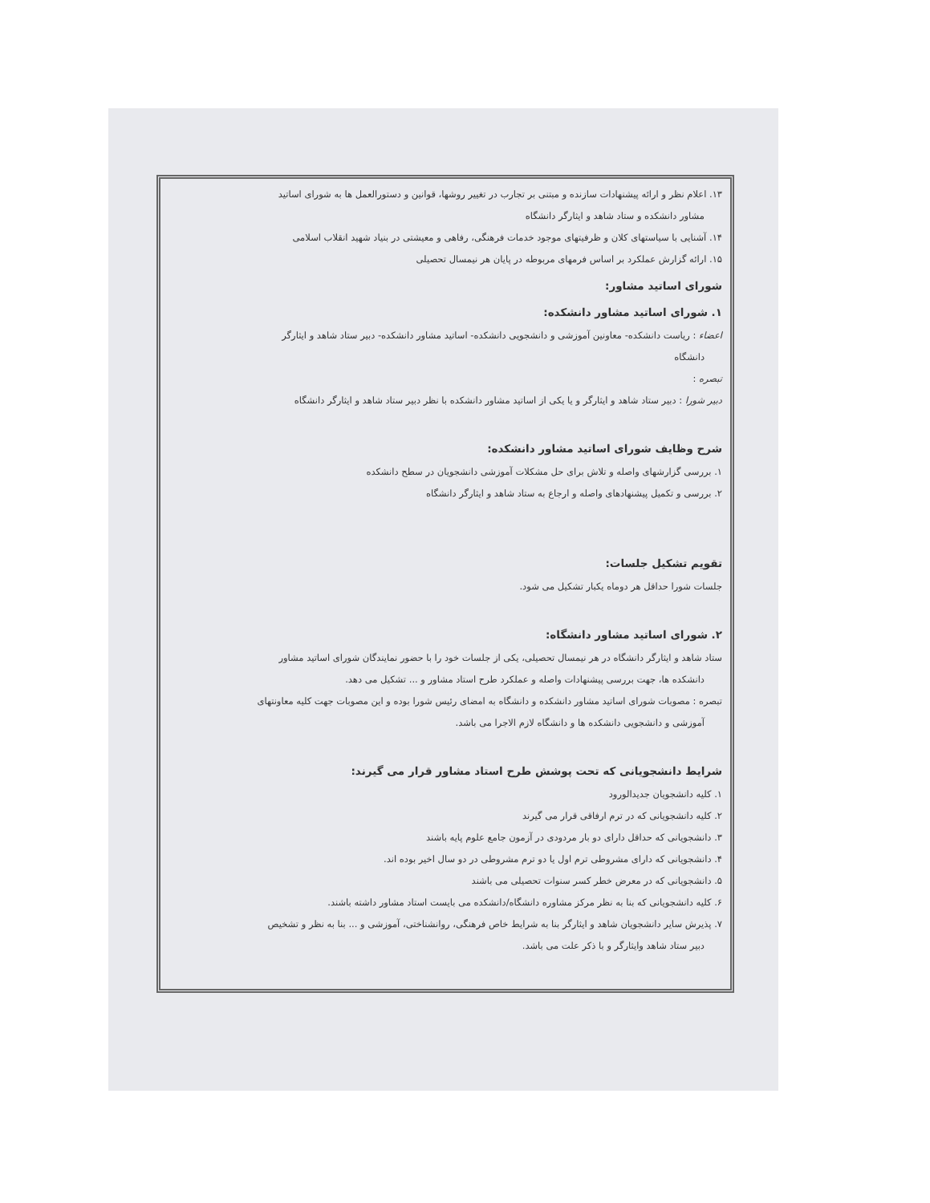۱۳. اعلام نظر و ارائه پیشنهادات سازنده و مبتنی بر تجارب در تغییر روشها، قوانین و دستورالعمل ها به شورای اساتید
مشاور دانشکده و ستاد شاهد و ایثارگر دانشگاه
۱۴. آشنایی با سیاستهای کلان و ظرفیتهای موجود خدمات فرهنگی، رفاهی و معیشتی در بنیاد شهید انقلاب اسلامی
۱۵. ارائه گزارش عملکرد بر اساس فرمهای مربوطه در پایان هر نیمسال تحصیلی
شورای اساتید مشاور:
۱. شورای اساتید مشاور دانشکده:
اعضاء : ریاست دانشکده- معاونین آموزشی و دانشجویی دانشکده- اساتید مشاور دانشکده- دبیر ستاد شاهد و ایثارگر
دانشگاه
تبصره :
دبیر شورا : دبیر ستاد شاهد و ایثارگر و یا یکی از اساتید مشاور دانشکده با نظر دبیر ستاد شاهد و ایثارگر دانشگاه
شرح وظایف شورای اساتید مشاور دانشکده:
۱. بررسی گزارشهای واصله و تلاش برای حل مشکلات آموزشی دانشجویان در سطح دانشکده
۲. بررسی و تکمیل پیشنهادهای واصله و ارجاع به ستاد شاهد و ایثارگر دانشگاه
تقویم تشکیل جلسات:
جلسات شورا حداقل هر دوماه یکبار تشکیل می شود.
۲. شورای اساتید مشاور دانشگاه:
ستاد شاهد و ایثارگر دانشگاه در هر نیمسال تحصیلی، یکی از جلسات خود را با حضور نمایندگان شورای اساتید مشاور
دانشکده ها، جهت بررسی پیشنهادات واصله و عملکرد طرح استاد مشاور و ... تشکیل می دهد.
تبصره : مصوبات شورای اساتید مشاور دانشکده و دانشگاه به امضای رئیس شورا بوده و این مصوبات جهت کلیه معاونتهای
آموزشی و دانشجویی دانشکده ها و دانشگاه لازم الاجرا می باشد.
شرایط دانشجویانی که تحت پوشش طرح استاد مشاور قرار می گیرند:
۱. کلیه دانشجویان جدیدالورود
۲. کلیه دانشجویانی که در ترم ارفاقی قرار می گیرند
۳. دانشجویانی که حداقل دارای دو بار مردودی در آزمون جامع علوم پایه باشند
۴. دانشجویانی که دارای مشروطی ترم اول یا دو ترم مشروطی در دو سال اخیر بوده اند.
۵. دانشجویانی که در معرض خطر کسر سنوات تحصیلی می باشند
۶. کلیه دانشجویانی که بنا به نظر مرکز مشاوره دانشگاه/دانشکده می بایست استاد مشاور داشته باشند.
۷. پذیرش سایر دانشجویان شاهد و ایثارگر بنا به شرایط خاص فرهنگی، روانشناختی، آموزشی و ... بنا به نظر و تشخیص
دبیر ستاد شاهد وایثارگر و با ذکر علت می باشد.